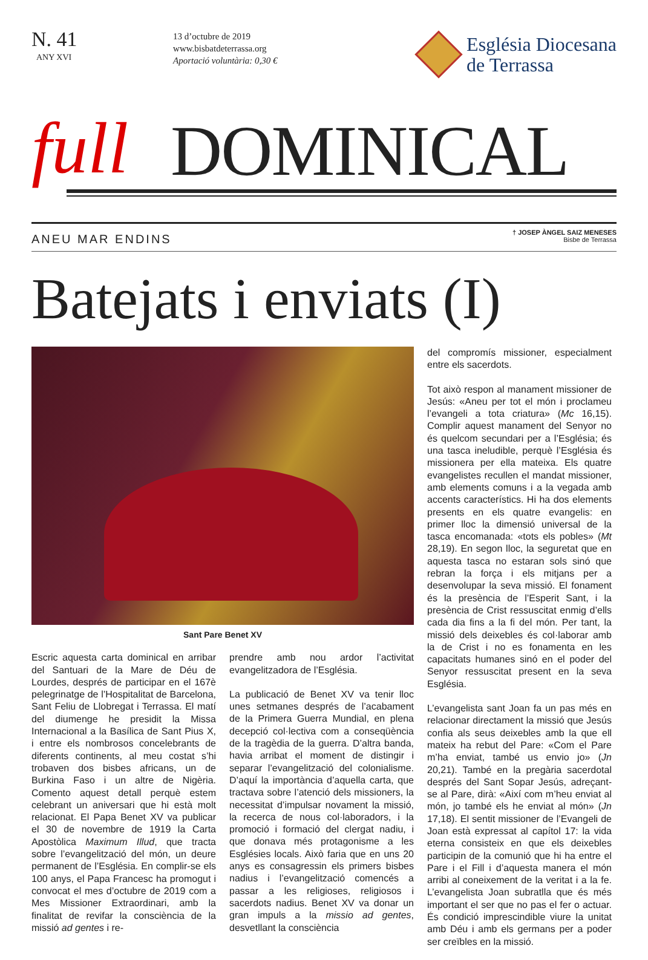N. 41
ANY XVI
13 d’octubre de 2019
www.bisbatdeterrassa.org
Aportació voluntària: 0,30 €
Església Diocesana
de Terrassa
full
DOMINICAL
ANEU MAR ENDINS
† JOSEP ÀNGEL SAIZ MENESES
Bisbe de Terrassa
Batejats i enviats (I)
Sant Pare Benet XV
Escric aquesta carta dominical en arribar del Santuari de la Mare de Déu de Lourdes, després de participar en el 167è pelegrinatge de l’Hospitalitat de Barcelona, Sant Feliu de Llobregat i Terrassa. El matí del diumenge he presidit la Missa Internacional a la Basílica de Sant Pius X, i entre els nombrosos concelebrants de diferents continents, al meu costat s’hi trobaven dos bisbes africans, un de Burkina Faso i un altre de Nigèria. Comento aquest detall perquè estem celebrant un aniversari que hi està molt relacionat. El Papa Benet XV va publicar el 30 de novembre de 1919 la Carta Apostòlica Maximum Illud, que tracta sobre l’evangelització del món, un deure permanent de l’Església. En complir-se els 100 anys, el Papa Francesc ha promogut i convocat el mes d’octubre de 2019 com a Mes Missioner Extraordinari, amb la finalitat de revifar la consciència de la missió ad gentes i re-
prendre amb nou ardor l’activitat evangelitzadora de l’Església.
La publicació de Benet XV va tenir lloc unes setmanes després de l’acabament de la Primera Guerra Mundial, en plena decepció col·lectiva com a conseqüència de la tragèdia de la guerra. D’altra banda, havia arribat el moment de distingir i separar l’evangelització del colonialisme. D’aquí la importància d’aquella carta, que tractava sobre l’atenció dels missioners, la necessitat d’impulsar novament la missió, la recerca de nous col·laboradors, i la promoció i formació del clergat nadiu, i que donava més protagonisme a les Esglésies locals. Això faria que en uns 20 anys es consagressin els primers bisbes nadius i l’evangelització comencés a passar a les religioses, religiosos i sacerdots nadius. Benet XV va donar un gran impuls a la missio ad gentes, desvetllant la consciència
del compromís missioner, especialment entre els sacerdots.
Tot això respon al manament missioner de Jesús: «Aneu per tot el món i proclameu l’evangeli a tota criatura» (Mc 16,15). Complir aquest manament del Senyor no és quelcom secundari per a l’Església; és una tasca ineludible, perquè l’Església és missionera per ella mateixa. Els quatre evangelistes recullen el mandat missioner, amb elements comuns i a la vegada amb accents característics. Hi ha dos elements presents en els quatre evangelis: en primer lloc la dimensió universal de la tasca encomanada: «tots els pobles» (Mt 28,19). En segon lloc, la seguretat que en aquesta tasca no estaran sols sinó que rebran la força i els mitjans per a desenvolupar la seva missió. El fonament és la presència de l’Esperit Sant, i la presència de Crist ressuscitat enmig d’ells cada dia fins a la fi del món. Per tant, la missió dels deixebles és col·laborar amb la de Crist i no es fonamenta en les capacitats humanes sinó en el poder del Senyor ressuscitat present en la seva Església.
L’evangelista sant Joan fa un pas més en relacionar directament la missió que Jesús confia als seus deixebles amb la que ell mateix ha rebut del Pare: «Com el Pare m’ha enviat, també us envio jo» (Jn 20,21). També en la pregària sacerdotal després del Sant Sopar Jesús, adreçant-se al Pare, dirà: «Així com m’heu enviat al món, jo també els he enviat al món» (Jn 17,18). El sentit missioner de l’Evangeli de Joan està expressat al capítol 17: la vida eterna consisteix en que els deixebles participin de la comunió que hi ha entre el Pare i el Fill i d’aquesta manera el món arribi al coneixement de la veritat i a la fe. L’evangelista Joan subratlla que és més important el ser que no pas el fer o actuar. És condició imprescindible viure la unitat amb Déu i amb els germans per a poder ser creïbles en la missió.